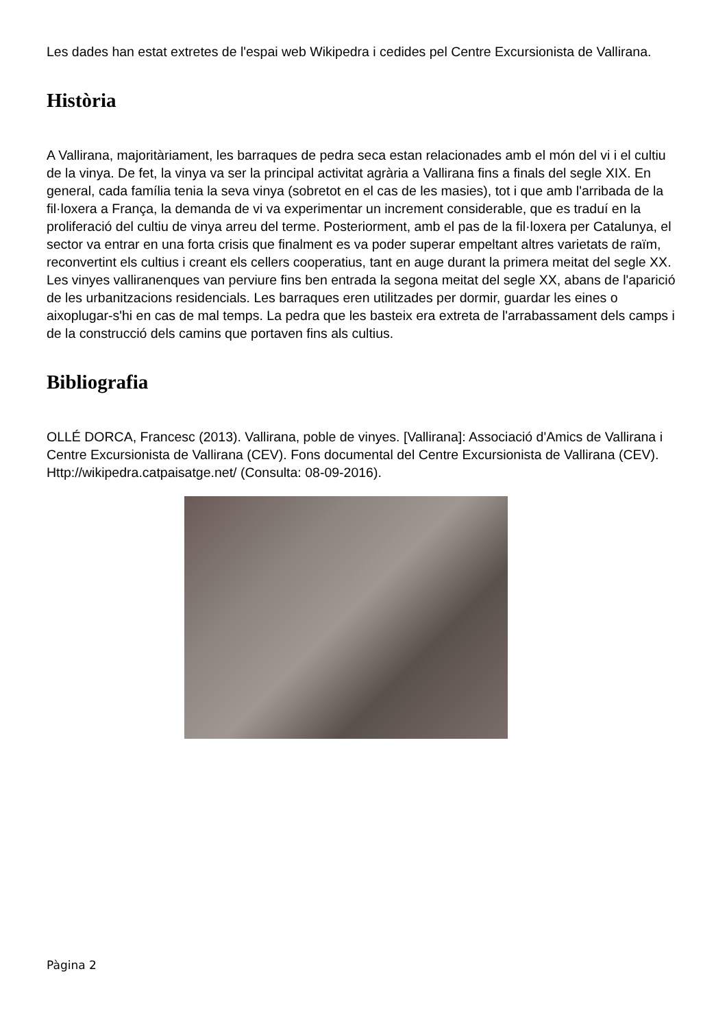Les dades han estat extretes de l'espai web Wikipedra i cedides pel Centre Excursionista de Vallirana.
Història
A Vallirana, majoritàriament, les barraques de pedra seca estan relacionades amb el món del vi i el cultiu de la vinya. De fet, la vinya va ser la principal activitat agrària a Vallirana fins a finals del segle XIX. En general, cada família tenia la seva vinya (sobretot en el cas de les masies), tot i que amb l'arribada de la fil·loxera a França, la demanda de vi va experimentar un increment considerable, que es traduí en la proliferació del cultiu de vinya arreu del terme. Posteriorment, amb el pas de la fil·loxera per Catalunya, el sector va entrar en una forta crisis que finalment es va poder superar empeltant altres varietats de raïm, reconvertint els cultius i creant els cellers cooperatius, tant en auge durant la primera meitat del segle XX. Les vinyes valliranenques van perviure fins ben entrada la segona meitat del segle XX, abans de l'aparició de les urbanitzacions residencials. Les barraques eren utilitzades per dormir, guardar les eines o aixoplugar-s'hi en cas de mal temps. La pedra que les basteix era extreta de l'arrabassament dels camps i de la construcció dels camins que portaven fins als cultius.
Bibliografia
OLLÉ DORCA, Francesc (2013). Vallirana, poble de vinyes. [Vallirana]: Associació d'Amics de Vallirana i Centre Excursionista de Vallirana (CEV). Fons documental del Centre Excursionista de Vallirana (CEV). Http://wikipedra.catpaisatge.net/ (Consulta: 08-09-2016).
Pàgina 2